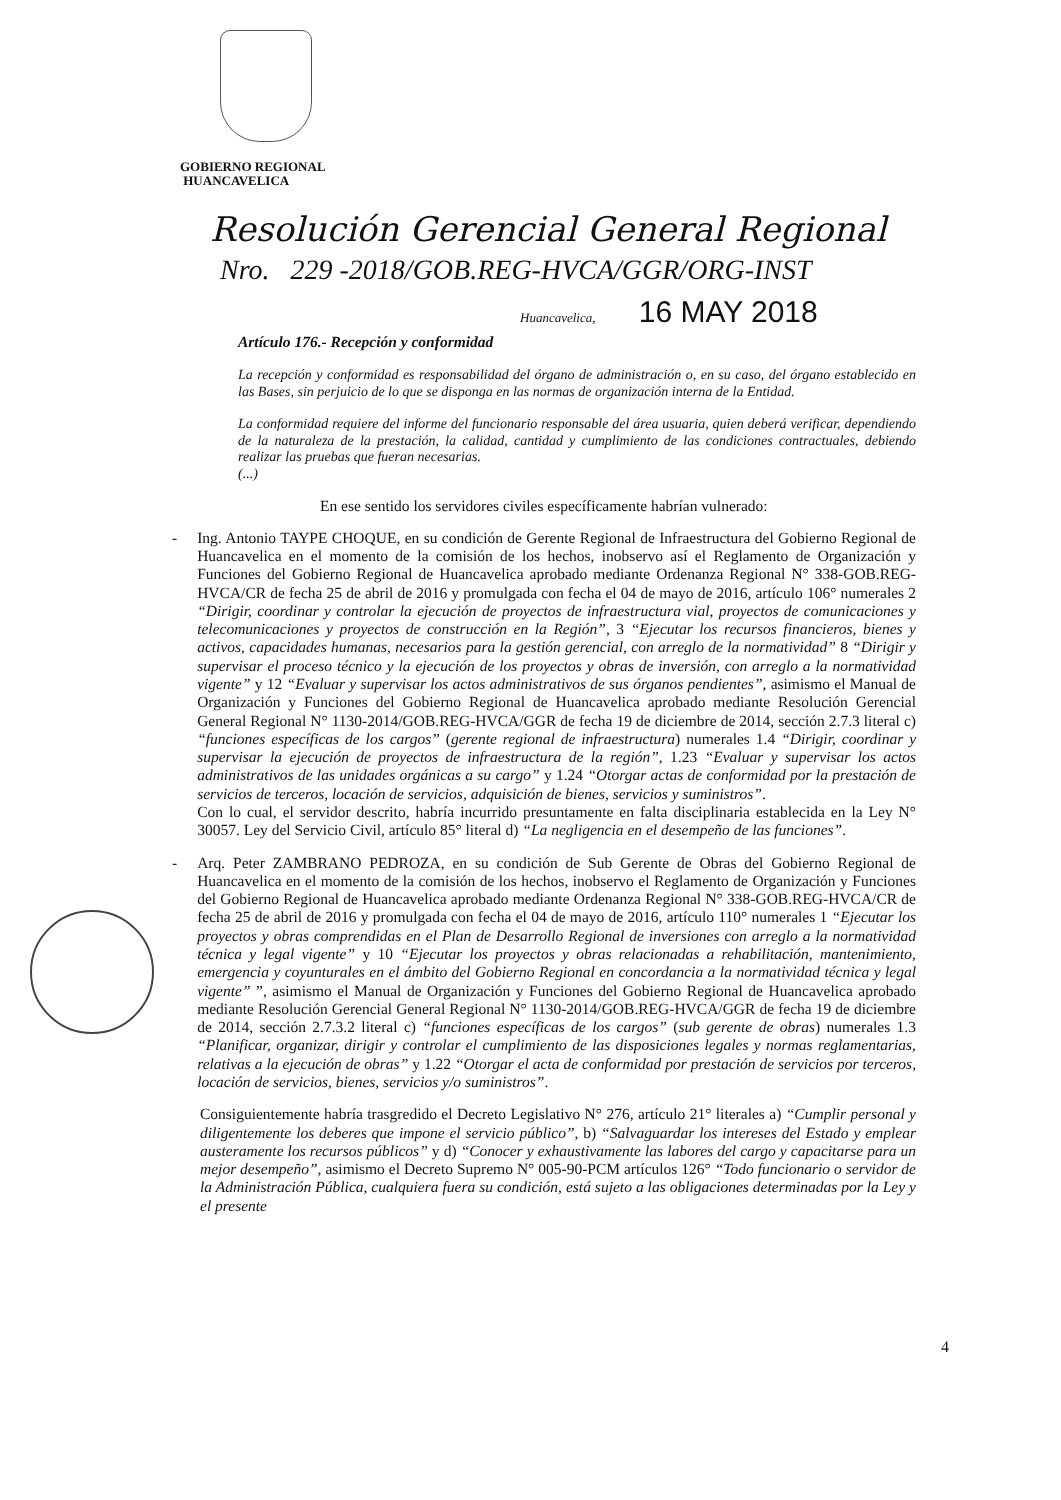GOBIERNO REGIONAL
HUANCAVELICA
Resolución Gerencial General Regional
Nro. 229 -2018/GOB.REG-HVCA/GGR/ORG-INST
Huancavelica, 16 MAY 2018
Artículo 176.- Recepción y conformidad
La recepción y conformidad es responsabilidad del órgano de administración o, en su caso, del órgano establecido en las Bases, sin perjuicio de lo que se disponga en las normas de organización interna de la Entidad.
La conformidad requiere del informe del funcionario responsable del área usuaria, quien deberá verificar, dependiendo de la naturaleza de la prestación, la calidad, cantidad y cumplimiento de las condiciones contractuales, debiendo realizar las pruebas que fueran necesarias.
(...)
En ese sentido los servidores civiles específicamente habrían vulnerado:
- Ing. Antonio TAYPE CHOQUE, en su condición de Gerente Regional de Infraestructura del Gobierno Regional de Huancavelica en el momento de la comisión de los hechos, inobservo así el Reglamento de Organización y Funciones del Gobierno Regional de Huancavelica aprobado mediante Ordenanza Regional N° 338-GOB.REG-HVCA/CR de fecha 25 de abril de 2016 y promulgada con fecha el 04 de mayo de 2016, artículo 106° numerales 2 “Dirigir, coordinar y controlar la ejecución de proyectos de infraestructura vial, proyectos de comunicaciones y telecomunicaciones y proyectos de construcción en la Región”, 3 “Ejecutar los recursos financieros, bienes y activos, capacidades humanas, necesarios para la gestión gerencial, con arreglo de la normatividad” 8 “Dirigir y supervisar el proceso técnico y la ejecución de los proyectos y obras de inversión, con arreglo a la normatividad vigente” y 12 “Evaluar y supervisar los actos administrativos de sus órganos pendientes”, asimismo el Manual de Organización y Funciones del Gobierno Regional de Huancavelica aprobado mediante Resolución Gerencial General Regional N° 1130-2014/GOB.REG-HVCA/GGR de fecha 19 de diciembre de 2014, sección 2.7.3 literal c) “funciones específicas de los cargos” (gerente regional de infraestructura) numerales 1.4 “Dirigir, coordinar y supervisar la ejecución de proyectos de infraestructura de la región”, 1.23 “Evaluar y supervisar los actos administrativos de las unidades orgánicas a su cargo” y 1.24 “Otorgar actas de conformidad por la prestación de servicios de terceros, locación de servicios, adquisición de bienes, servicios y suministros”.
Con lo cual, el servidor descrito, habría incurrido presuntamente en falta disciplinaria establecida en la Ley N° 30057. Ley del Servicio Civil, artículo 85° literal d) “La negligencia en el desempeño de las funciones”.
- Arq. Peter ZAMBRANO PEDROZA, en su condición de Sub Gerente de Obras del Gobierno Regional de Huancavelica en el momento de la comisión de los hechos, inobservo el Reglamento de Organización y Funciones del Gobierno Regional de Huancavelica aprobado mediante Ordenanza Regional N° 338-GOB.REG-HVCA/CR de fecha 25 de abril de 2016 y promulgada con fecha el 04 de mayo de 2016, artículo 110° numerales 1 “Ejecutar los proyectos y obras comprendidas en el Plan de Desarrollo Regional de inversiones con arreglo a la normatividad técnica y legal vigente” y 10 “Ejecutar los proyectos y obras relacionadas a rehabilitación, mantenimiento, emergencia y coyunturales en el ámbito del Gobierno Regional en concordancia a la normatividad técnica y legal vigente” ”, asimismo el Manual de Organización y Funciones del Gobierno Regional de Huancavelica aprobado mediante Resolución Gerencial General Regional N° 1130-2014/GOB.REG-HVCA/GGR de fecha 19 de diciembre de 2014, sección 2.7.3.2 literal c) “funciones específicas de los cargos” (sub gerente de obras) numerales 1.3 “Planificar, organizar, dirigir y controlar el cumplimiento de las disposiciones legales y normas reglamentarias, relativas a la ejecución de obras” y 1.22 “Otorgar el acta de conformidad por prestación de servicios por terceros, locación de servicios, bienes, servicios y/o suministros”.
Consiguientemente habría trasgredido el Decreto Legislativo N° 276, artículo 21° literales a) “Cumplir personal y diligentemente los deberes que impone el servicio público”, b) “Salvaguardar los intereses del Estado y emplear austeramente los recursos públicos” y d) “Conocer y exhaustivamente las labores del cargo y capacitarse para un mejor desempeño”, asimismo el Decreto Supremo N° 005-90-PCM artículos 126° “Todo funcionario o servidor de la Administración Pública, cualquiera fuera su condición, está sujeto a las obligaciones determinadas por la Ley y el presente
4